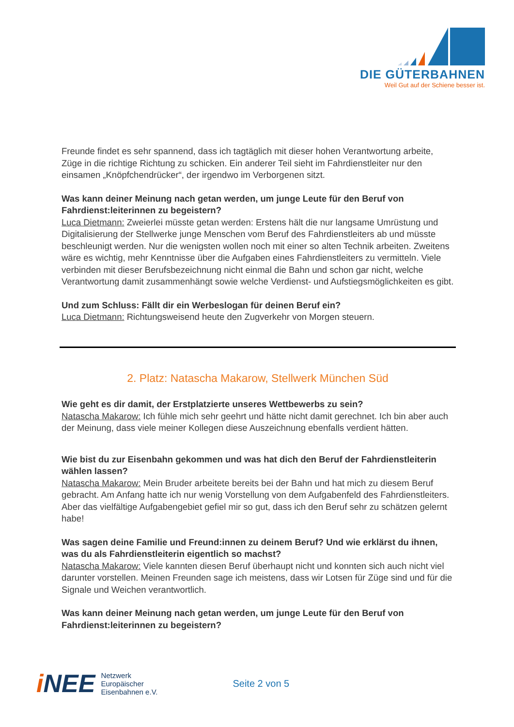DIE GÜTERBAHNEN
Weil Gut auf der Schiene besser ist.
Freunde findet es sehr spannend, dass ich tagtäglich mit dieser hohen Verantwortung arbeite, Züge in die richtige Richtung zu schicken. Ein anderer Teil sieht im Fahrdienstleiter nur den einsamen „Knöpfchendrücker“, der irgendwo im Verborgenen sitzt.
Was kann deiner Meinung nach getan werden, um junge Leute für den Beruf von Fahrdienst:leiterinnen zu begeistern?
Luca Dietmann: Zweierlei müsste getan werden: Erstens hält die nur langsame Umrüstung und Digitalisierung der Stellwerke junge Menschen vom Beruf des Fahrdienstleiters ab und müsste beschleunigt werden. Nur die wenigsten wollen noch mit einer so alten Technik arbeiten. Zweitens wäre es wichtig, mehr Kenntnisse über die Aufgaben eines Fahrdienstleiters zu vermitteln. Viele verbinden mit dieser Berufsbezeichnung nicht einmal die Bahn und schon gar nicht, welche Verantwortung damit zusammenhängt sowie welche Verdienst- und Aufstiegsmöglichkeiten es gibt.
Und zum Schluss: Fällt dir ein Werbeslogan für deinen Beruf ein?
Luca Dietmann: Richtungsweisend heute den Zugverkehr von Morgen steuern.
2. Platz: Natascha Makarow, Stellwerk München Süd
Wie geht es dir damit, der Erstplatzierte unseres Wettbewerbs zu sein?
Natascha Makarow: Ich fühle mich sehr geehrt und hätte nicht damit gerechnet. Ich bin aber auch der Meinung, dass viele meiner Kollegen diese Auszeichnung ebenfalls verdient hätten.
Wie bist du zur Eisenbahn gekommen und was hat dich den Beruf der Fahrdienstleiterin wählen lassen?
Natascha Makarow: Mein Bruder arbeitete bereits bei der Bahn und hat mich zu diesem Beruf gebracht. Am Anfang hatte ich nur wenig Vorstellung von dem Aufgabenfeld des Fahrdienstleiters. Aber das vielfältige Aufgabengebiet gefiel mir so gut, dass ich den Beruf sehr zu schätzen gelernt habe!
Was sagen deine Familie und Freund:innen zu deinem Beruf? Und wie erklärst du ihnen, was du als Fahrdienstleiterin eigentlich so machst?
Natascha Makarow: Viele kannten diesen Beruf überhaupt nicht und konnten sich auch nicht viel darunter vorstellen. Meinen Freunden sage ich meistens, dass wir Lotsen für Züge sind und für die Signale und Weichen verantwortlich.
Was kann deiner Meinung nach getan werden, um junge Leute für den Beruf von Fahrdienst:leiterinnen zu begeistern?
i NEE
Netzwerk
Europäischer
Eisenbahnen e.V.
Seite 2 von 5